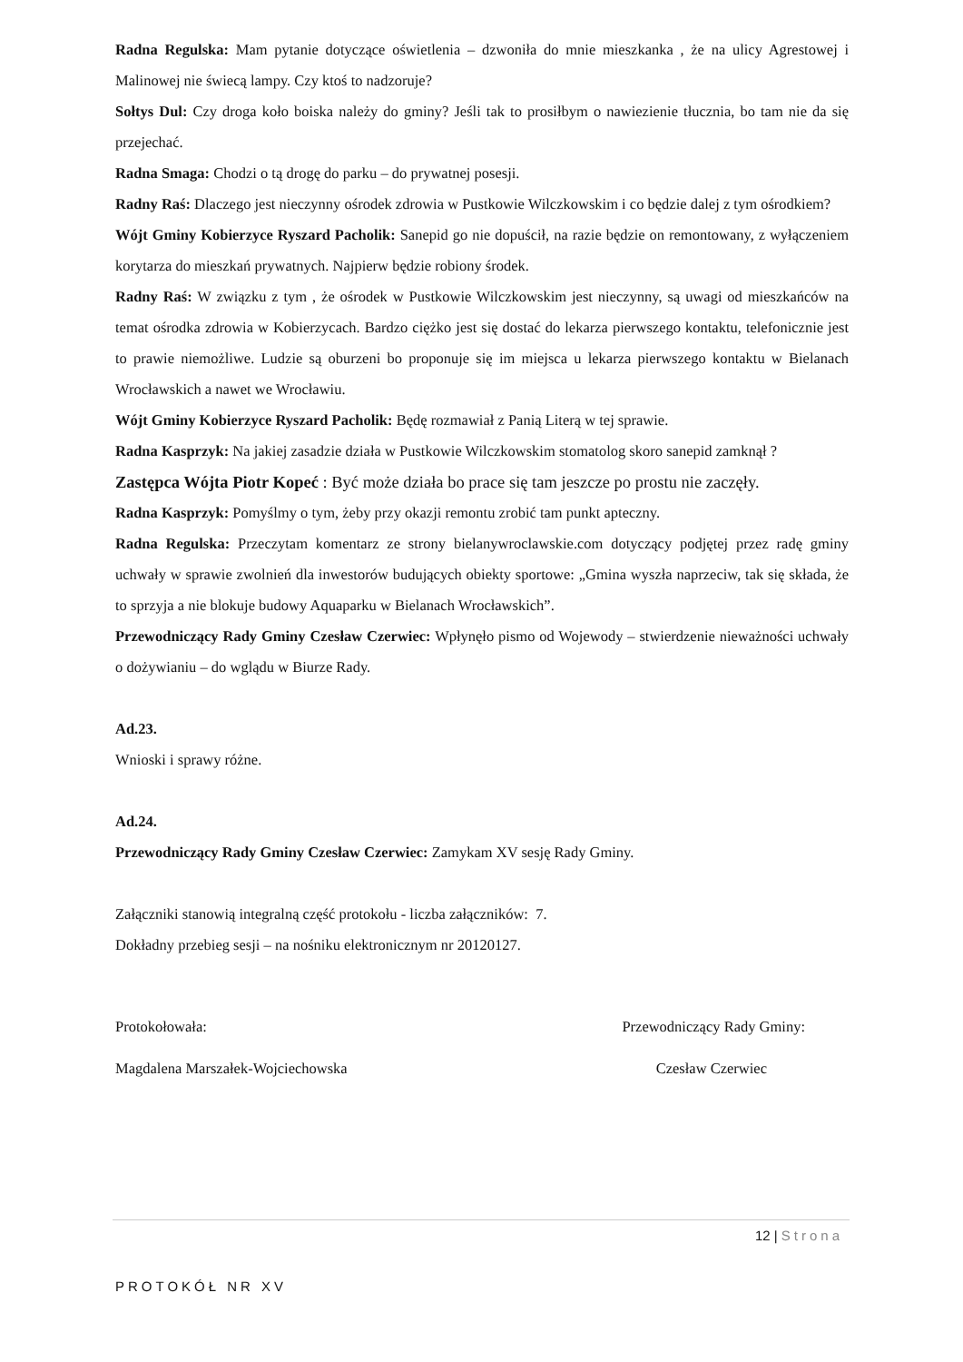Radna Regulska: Mam pytanie dotyczące oświetlenia – dzwoniła do mnie mieszkanka , że na ulicy Agrestowej i Malinowej nie świecą lampy. Czy ktoś to nadzoruje?
Sołtys Dul: Czy droga koło boiska należy do gminy? Jeśli tak to prosiłbym o nawiezienie tłucznia, bo tam nie da się przejechać.
Radna Smaga: Chodzi o tą drogę do parku – do prywatnej posesji.
Radny Raś: Dlaczego jest nieczynny ośrodek zdrowia w Pustkowie Wilczkowskim i co będzie dalej z tym ośrodkiem?
Wójt Gminy Kobierzyce Ryszard Pacholik: Sanepid go nie dopuścił, na razie będzie on remontowany, z wyłączeniem korytarza do mieszkań prywatnych. Najpierw będzie robiony środek.
Radny Raś: W związku z tym , że ośrodek w Pustkowie Wilczkowskim jest nieczynny, są uwagi od mieszkańców na temat ośrodka zdrowia w Kobierzycach. Bardzo ciężko jest się dostać do lekarza pierwszego kontaktu, telefonicznie jest to prawie niemożliwe. Ludzie są oburzeni bo proponuje się im miejsca u lekarza pierwszego kontaktu w Bielanach Wrocławskich a nawet we Wrocławiu.
Wójt Gminy Kobierzyce Ryszard Pacholik: Będę rozmawiał z Panią Literą w tej sprawie.
Radna Kasprzyk: Na jakiej zasadzie działa w Pustkowie Wilczkowskim stomatolog skoro sanepid zamknął ?
Zastępca Wójta Piotr Kopeć : Być może działa bo prace się tam jeszcze po prostu nie zaczęły.
Radna Kasprzyk: Pomyślmy o tym, żeby przy okazji remontu zrobić tam punkt apteczny.
Radna Regulska: Przeczytam komentarz ze strony bielanywroclawskie.com dotyczący podjętej przez radę gminy uchwały w sprawie zwolnień dla inwestorów budujących obiekty sportowe: „Gmina wyszła naprzeciw, tak się składa, że to sprzyja a nie blokuje budowy Aquaparku w Bielanach Wrocławskich”.
Przewodniczący Rady Gminy Czesław Czerwiec: Wpłynęło pismo od Wojewody – stwierdzenie nieważności uchwały o dożywianiu – do wglądu w Biurze Rady.
Ad.23.
Wnioski i sprawy różne.
Ad.24.
Przewodniczący Rady Gminy Czesław Czerwiec: Zamykam XV sesję Rady Gminy.
Załączniki stanowią integralną część protokołu - liczba załączników: 7.
Dokładny przebieg sesji – na nośniku elektronicznym nr 20120127.
Protokołowała: Przewodniczący Rady Gminy:
Magdalena Marszałek-Wojciechowska Czesław Czerwiec
12 | Strona
PROTOKÓŁ NR XV